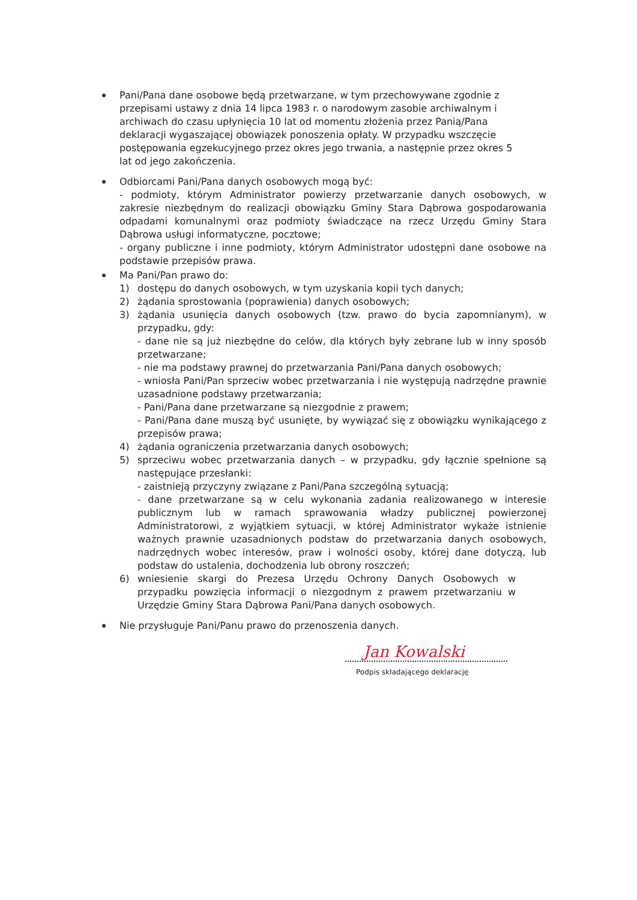Pani/Pana dane osobowe będą przetwarzane, w tym przechowywane zgodnie z przepisami ustawy z dnia 14 lipca 1983 r. o narodowym zasobie archiwalnym i archiwach do czasu upłynięcia 10 lat od momentu złożenia przez Panią/Pana deklaracji wygaszającej obowiązek ponoszenia opłaty. W przypadku wszczęcie postępowania egzekucyjnego przez okres jego trwania, a następnie przez okres 5 lat od jego zakończenia.
Odbiorcami Pani/Pana danych osobowych mogą być:
- podmioty, którym Administrator powierzy przetwarzanie danych osobowych, w zakresie niezbędnym do realizacji obowiązku Gminy Stara Dąbrowa gospodarowania odpadami komunalnymi oraz podmioty świadczące na rzecz Urzędu Gminy Stara Dąbrowa usługi informatyczne, pocztowe;
- organy publiczne i inne podmioty, którym Administrator udostępni dane osobowe na podstawie przepisów prawa.
Ma Pani/Pan prawo do:
1) dostępu do danych osobowych, w tym uzyskania kopii tych danych;
2) żądania sprostowania (poprawienia) danych osobowych;
3) żądania usunięcia danych osobowych (tzw. prawo do bycia zapomnianym), w przypadku, gdy:
- dane nie są już niezbędne do celów, dla których były zebrane lub w inny sposób przetwarzane;
- nie ma podstawy prawnej do przetwarzania Pani/Pana danych osobowych;
- wniosła Pani/Pan sprzeciw wobec przetwarzania i nie występują nadrzędne prawnie uzasadnione podstawy przetwarzania;
- Pani/Pana dane przetwarzane są niezgodnie z prawem;
- Pani/Pana dane muszą być usunięte, by wywiązać się z obowiązku wynikającego z przepisów prawa;
4) żądania ograniczenia przetwarzania danych osobowych;
5) sprzeciwu wobec przetwarzania danych – w przypadku, gdy łącznie spełnione są następujące przesłanki:
- zaistnieją przyczyny związane z Pani/Pana szczególną sytuacją;
- dane przetwarzane są w celu wykonania zadania realizowanego w interesie publicznym lub w ramach sprawowania władzy publicznej powierzonej Administratorowi, z wyjątkiem sytuacji, w której Administrator wykaże istnienie ważnych prawnie uzasadnionych podstaw do przetwarzania danych osobowych, nadrzędnych wobec interesów, praw i wolności osoby, której dane dotyczą, lub podstaw do ustalenia, dochodzenia lub obrony roszczeń;
6) wniesienie skargi do Prezesa Urzędu Ochrony Danych Osobowych w przypadku powzięcia informacji o niezgodnym z prawem przetwarzaniu w Urzędzie Gminy Stara Dąbrowa Pani/Pana danych osobowych.
Nie przysługuje Pani/Panu prawo do przenoszenia danych.
Jan Kowalski
Podpis składającego deklarację